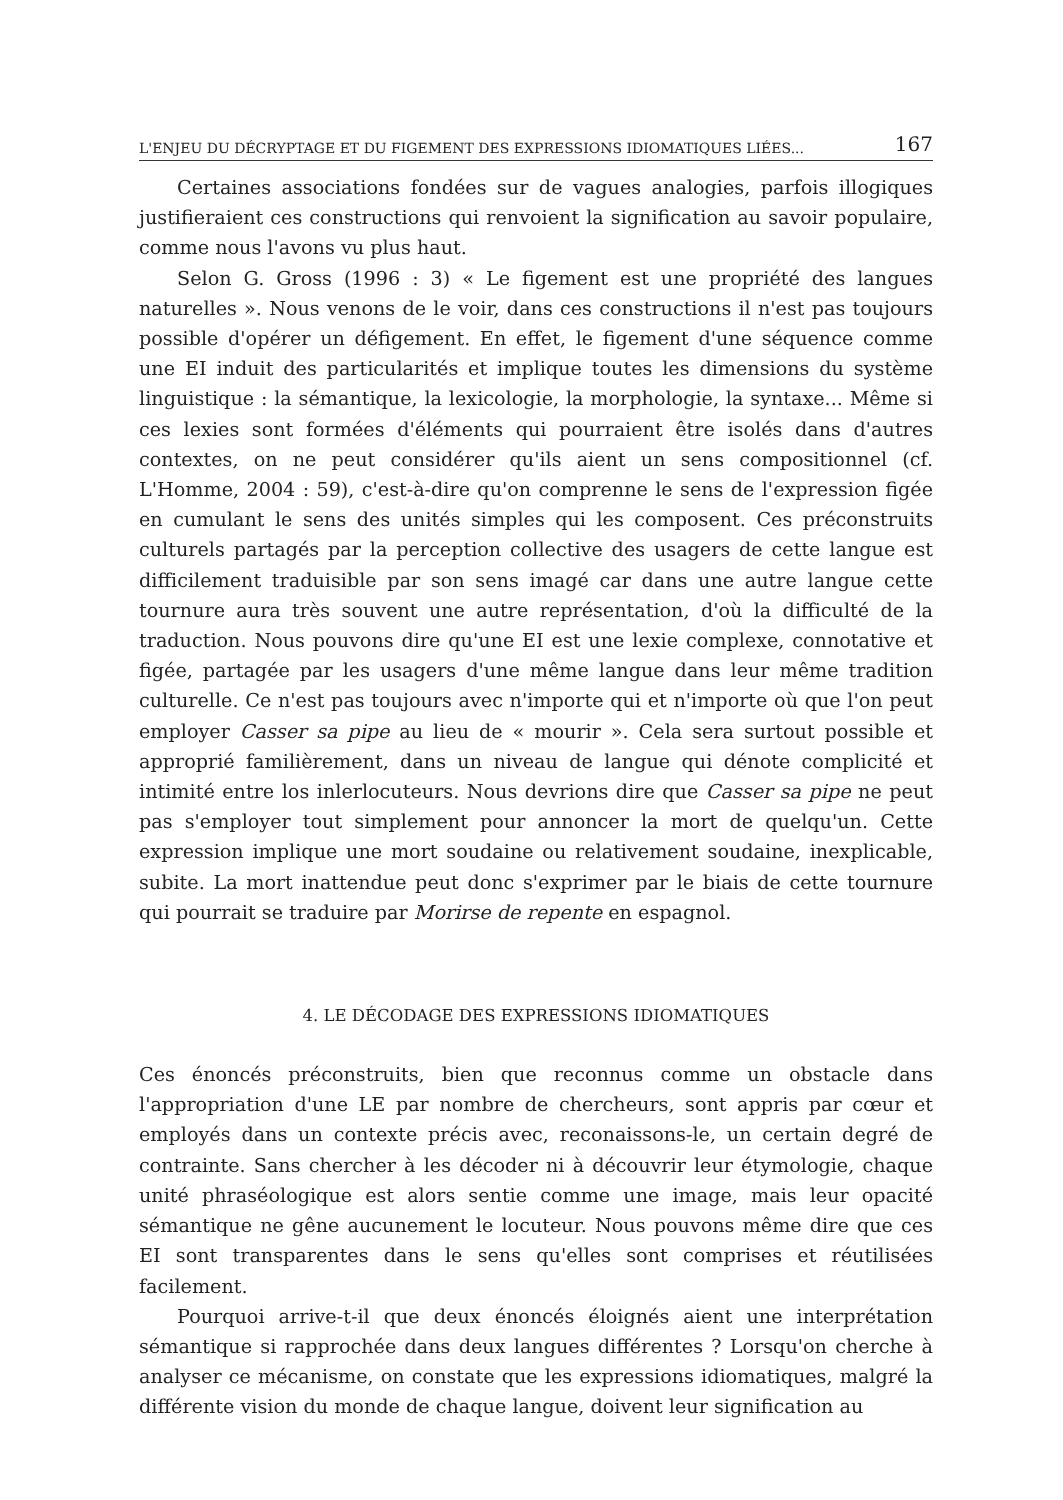L'ENJEU DU DÉCRYPTAGE ET DU FIGEMENT DES EXPRESSIONS IDIOMATIQUES LIÉES... 167
Certaines associations fondées sur de vagues analogies, parfois illogiques justifieraient ces constructions qui renvoient la signification au savoir populaire, comme nous l'avons vu plus haut.
Selon G. Gross (1996 : 3) « Le figement est une propriété des langues naturelles ». Nous venons de le voir, dans ces constructions il n'est pas toujours possible d'opérer un défigement. En effet, le figement d'une séquence comme une EI induit des particularités et implique toutes les dimensions du système linguistique : la sémantique, la lexicologie, la morphologie, la syntaxe... Même si ces lexies sont formées d'éléments qui pourraient être isolés dans d'autres contextes, on ne peut considérer qu'ils aient un sens compositionnel (cf. L'Homme, 2004 : 59), c'est-à-dire qu'on comprenne le sens de l'expression figée en cumulant le sens des unités simples qui les composent. Ces préconstruits culturels partagés par la perception collective des usagers de cette langue est difficilement traduisible par son sens imagé car dans une autre langue cette tournure aura très souvent une autre représentation, d'où la difficulté de la traduction. Nous pouvons dire qu'une EI est une lexie complexe, connotative et figée, partagée par les usagers d'une même langue dans leur même tradition culturelle. Ce n'est pas toujours avec n'importe qui et n'importe où que l'on peut employer Casser sa pipe au lieu de « mourir ». Cela sera surtout possible et approprié familièrement, dans un niveau de langue qui dénote complicité et intimité entre los inlerlocuteurs. Nous devrions dire que Casser sa pipe ne peut pas s'employer tout simplement pour annoncer la mort de quelqu'un. Cette expression implique une mort soudaine ou relativement soudaine, inexplicable, subite. La mort inattendue peut donc s'exprimer par le biais de cette tournure qui pourrait se traduire par Morirse de repente en espagnol.
4. LE DÉCODAGE DES EXPRESSIONS IDIOMATIQUES
Ces énoncés préconstruits, bien que reconnus comme un obstacle dans l'appropriation d'une LE par nombre de chercheurs, sont appris par cœur et employés dans un contexte précis avec, reconaissons-le, un certain degré de contrainte. Sans chercher à les décoder ni à découvrir leur étymologie, chaque unité phraséologique est alors sentie comme une image, mais leur opacité sémantique ne gêne aucunement le locuteur. Nous pouvons même dire que ces EI sont transparentes dans le sens qu'elles sont comprises et réutilisées facilement.
Pourquoi arrive-t-il que deux énoncés éloignés aient une interprétation sémantique si rapprochée dans deux langues différentes ? Lorsqu'on cherche à analyser ce mécanisme, on constate que les expressions idiomatiques, malgré la différente vision du monde de chaque langue, doivent leur signification au